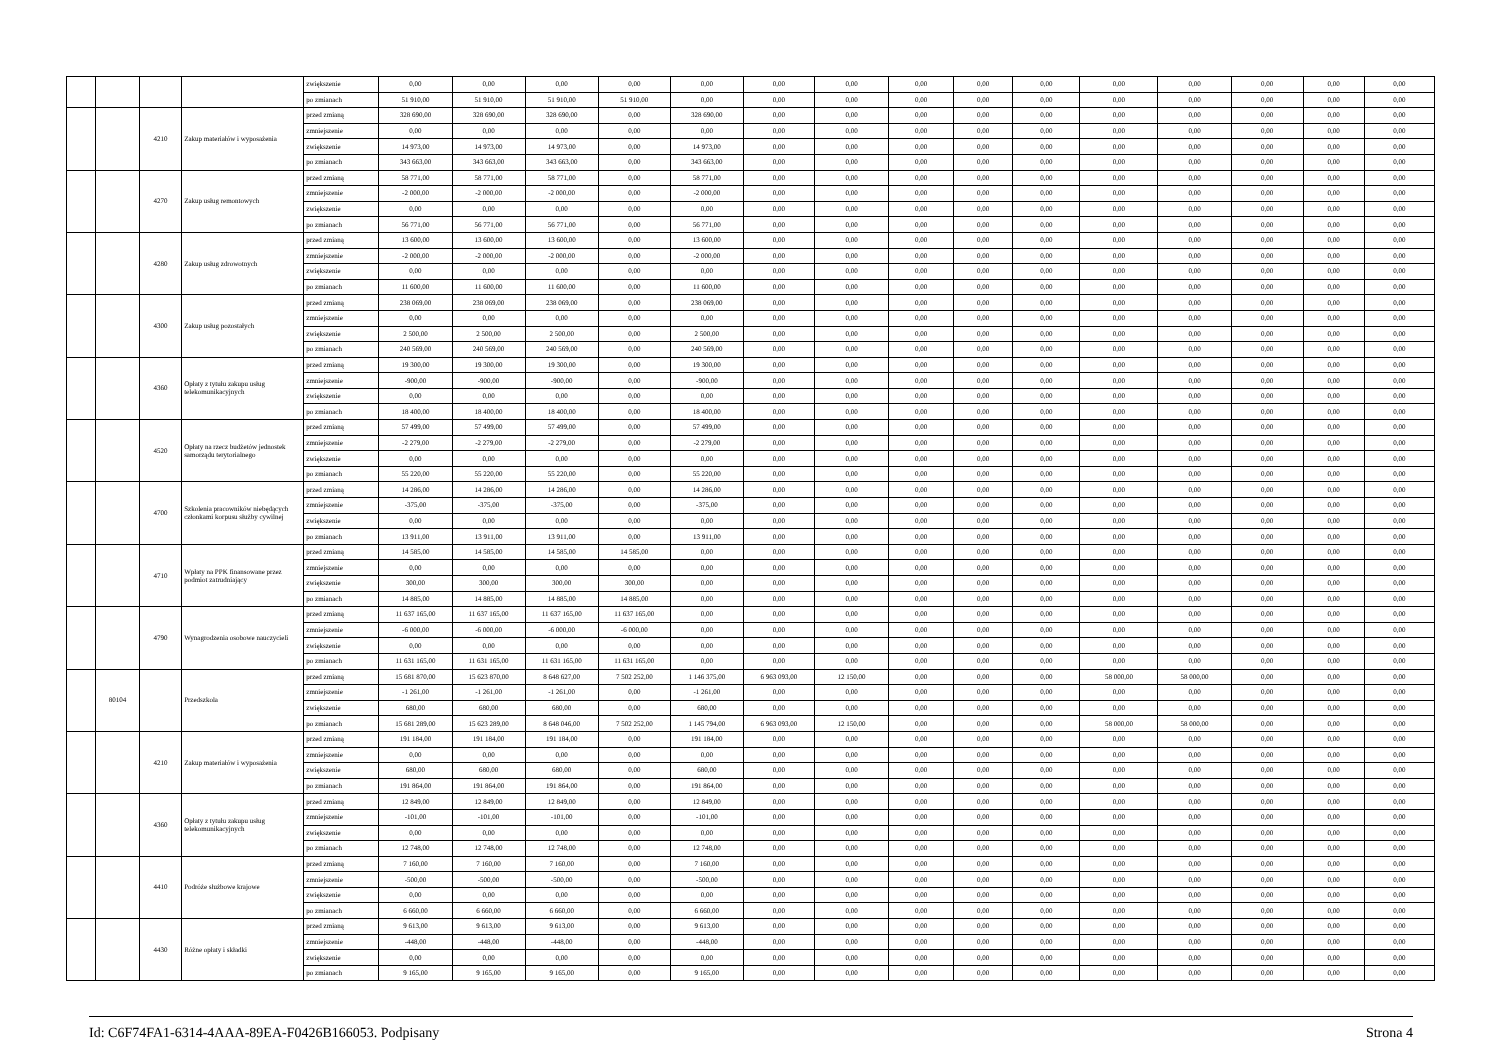| | | | | zwiększenie | 0,00 | 0,00 | 0,00 | 0,00 | 0,00 | 0,00 | 0,00 | 0,00 | 0,00 | 0,00 | 0,00 | 0,00 | 0,00 | 0,00 | 0,00 |
| | | | | po zmianach | 51 910,00 | 51 910,00 | 51 910,00 | 51 910,00 | 0,00 | 0,00 | 0,00 | 0,00 | 0,00 | 0,00 | 0,00 | 0,00 | 0,00 | 0,00 | 0,00 |
| | | 4210 | Zakup materiałów i wyposażenia | przed zmianą | 328 690,00 | 328 690,00 | 328 690,00 | 0,00 | 328 690,00 | 0,00 | 0,00 | 0,00 | 0,00 | 0,00 | 0,00 | 0,00 | 0,00 | 0,00 | 0,00 |
| | | | | zmniejszenie | 0,00 | 0,00 | 0,00 | 0,00 | 0,00 | 0,00 | 0,00 | 0,00 | 0,00 | 0,00 | 0,00 | 0,00 | 0,00 | 0,00 | 0,00 |
| | | | | zwiększenie | 14 973,00 | 14 973,00 | 14 973,00 | 0,00 | 14 973,00 | 0,00 | 0,00 | 0,00 | 0,00 | 0,00 | 0,00 | 0,00 | 0,00 | 0,00 | 0,00 |
| | | | | po zmianach | 343 663,00 | 343 663,00 | 343 663,00 | 0,00 | 343 663,00 | 0,00 | 0,00 | 0,00 | 0,00 | 0,00 | 0,00 | 0,00 | 0,00 | 0,00 | 0,00 |
| | | 4270 | Zakup usług remontowych | przed zmianą | 58 771,00 | 58 771,00 | 58 771,00 | 0,00 | 58 771,00 | 0,00 | 0,00 | 0,00 | 0,00 | 0,00 | 0,00 | 0,00 | 0,00 | 0,00 | 0,00 |
| | | | | zmniejszenie | -2 000,00 | -2 000,00 | -2 000,00 | 0,00 | -2 000,00 | 0,00 | 0,00 | 0,00 | 0,00 | 0,00 | 0,00 | 0,00 | 0,00 | 0,00 | 0,00 |
| | | | | zwiększenie | 0,00 | 0,00 | 0,00 | 0,00 | 0,00 | 0,00 | 0,00 | 0,00 | 0,00 | 0,00 | 0,00 | 0,00 | 0,00 | 0,00 | 0,00 |
| | | | | po zmianach | 56 771,00 | 56 771,00 | 56 771,00 | 0,00 | 56 771,00 | 0,00 | 0,00 | 0,00 | 0,00 | 0,00 | 0,00 | 0,00 | 0,00 | 0,00 | 0,00 |
| | | 4280 | Zakup usług zdrowotnych | przed zmianą | 13 600,00 | 13 600,00 | 13 600,00 | 0,00 | 13 600,00 | 0,00 | 0,00 | 0,00 | 0,00 | 0,00 | 0,00 | 0,00 | 0,00 | 0,00 | 0,00 |
| | | | | zmniejszenie | -2 000,00 | -2 000,00 | -2 000,00 | 0,00 | -2 000,00 | 0,00 | 0,00 | 0,00 | 0,00 | 0,00 | 0,00 | 0,00 | 0,00 | 0,00 | 0,00 |
| | | | | zwiększenie | 0,00 | 0,00 | 0,00 | 0,00 | 0,00 | 0,00 | 0,00 | 0,00 | 0,00 | 0,00 | 0,00 | 0,00 | 0,00 | 0,00 | 0,00 |
| | | | | po zmianach | 11 600,00 | 11 600,00 | 11 600,00 | 0,00 | 11 600,00 | 0,00 | 0,00 | 0,00 | 0,00 | 0,00 | 0,00 | 0,00 | 0,00 | 0,00 | 0,00 |
| | | 4300 | Zakup usług pozostałych | przed zmianą | 238 069,00 | 238 069,00 | 238 069,00 | 0,00 | 238 069,00 | 0,00 | 0,00 | 0,00 | 0,00 | 0,00 | 0,00 | 0,00 | 0,00 | 0,00 | 0,00 |
| | | | | zmniejszenie | 0,00 | 0,00 | 0,00 | 0,00 | 0,00 | 0,00 | 0,00 | 0,00 | 0,00 | 0,00 | 0,00 | 0,00 | 0,00 | 0,00 | 0,00 |
| | | | | zwiększenie | 2 500,00 | 2 500,00 | 2 500,00 | 0,00 | 2 500,00 | 0,00 | 0,00 | 0,00 | 0,00 | 0,00 | 0,00 | 0,00 | 0,00 | 0,00 | 0,00 |
| | | | | po zmianach | 240 569,00 | 240 569,00 | 240 569,00 | 0,00 | 240 569,00 | 0,00 | 0,00 | 0,00 | 0,00 | 0,00 | 0,00 | 0,00 | 0,00 | 0,00 | 0,00 |
| | | 4360 | Opłaty z tytułu zakupu usług telekomunikacyjnych | przed zmianą | 19 300,00 | 19 300,00 | 19 300,00 | 0,00 | 19 300,00 | 0,00 | 0,00 | 0,00 | 0,00 | 0,00 | 0,00 | 0,00 | 0,00 | 0,00 | 0,00 |
| | | | | zmniejszenie | -900,00 | -900,00 | -900,00 | 0,00 | -900,00 | 0,00 | 0,00 | 0,00 | 0,00 | 0,00 | 0,00 | 0,00 | 0,00 | 0,00 | 0,00 |
| | | | | zwiększenie | 0,00 | 0,00 | 0,00 | 0,00 | 0,00 | 0,00 | 0,00 | 0,00 | 0,00 | 0,00 | 0,00 | 0,00 | 0,00 | 0,00 | 0,00 |
| | | | | po zmianach | 18 400,00 | 18 400,00 | 18 400,00 | 0,00 | 18 400,00 | 0,00 | 0,00 | 0,00 | 0,00 | 0,00 | 0,00 | 0,00 | 0,00 | 0,00 | 0,00 |
| | | 4520 | Opłaty na rzecz budżetów jednostek samorządu terytorialnego | przed zmianą | 57 499,00 | 57 499,00 | 57 499,00 | 0,00 | 57 499,00 | 0,00 | 0,00 | 0,00 | 0,00 | 0,00 | 0,00 | 0,00 | 0,00 | 0,00 | 0,00 |
| | | | | zmniejszenie | -2 279,00 | -2 279,00 | -2 279,00 | 0,00 | -2 279,00 | 0,00 | 0,00 | 0,00 | 0,00 | 0,00 | 0,00 | 0,00 | 0,00 | 0,00 | 0,00 |
| | | | | zwiększenie | 0,00 | 0,00 | 0,00 | 0,00 | 0,00 | 0,00 | 0,00 | 0,00 | 0,00 | 0,00 | 0,00 | 0,00 | 0,00 | 0,00 | 0,00 |
| | | | | po zmianach | 55 220,00 | 55 220,00 | 55 220,00 | 0,00 | 55 220,00 | 0,00 | 0,00 | 0,00 | 0,00 | 0,00 | 0,00 | 0,00 | 0,00 | 0,00 | 0,00 |
| | | 4700 | Szkolenia pracowników niebędących członkami korpusu służby cywilnej | przed zmianą | 14 286,00 | 14 286,00 | 14 286,00 | 0,00 | 14 286,00 | 0,00 | 0,00 | 0,00 | 0,00 | 0,00 | 0,00 | 0,00 | 0,00 | 0,00 | 0,00 |
| | | | | zmniejszenie | -375,00 | -375,00 | -375,00 | 0,00 | -375,00 | 0,00 | 0,00 | 0,00 | 0,00 | 0,00 | 0,00 | 0,00 | 0,00 | 0,00 | 0,00 |
| | | | | zwiększenie | 0,00 | 0,00 | 0,00 | 0,00 | 0,00 | 0,00 | 0,00 | 0,00 | 0,00 | 0,00 | 0,00 | 0,00 | 0,00 | 0,00 | 0,00 |
| | | | | po zmianach | 13 911,00 | 13 911,00 | 13 911,00 | 0,00 | 13 911,00 | 0,00 | 0,00 | 0,00 | 0,00 | 0,00 | 0,00 | 0,00 | 0,00 | 0,00 | 0,00 |
| | | 4710 | Wpłaty na PPK finansowane przez podmiot zatrudniający | przed zmianą | 14 585,00 | 14 585,00 | 14 585,00 | 14 585,00 | 0,00 | 0,00 | 0,00 | 0,00 | 0,00 | 0,00 | 0,00 | 0,00 | 0,00 | 0,00 | 0,00 |
| | | | | zmniejszenie | 0,00 | 0,00 | 0,00 | 0,00 | 0,00 | 0,00 | 0,00 | 0,00 | 0,00 | 0,00 | 0,00 | 0,00 | 0,00 | 0,00 | 0,00 |
| | | | | zwiększenie | 300,00 | 300,00 | 300,00 | 300,00 | 0,00 | 0,00 | 0,00 | 0,00 | 0,00 | 0,00 | 0,00 | 0,00 | 0,00 | 0,00 | 0,00 |
| | | | | po zmianach | 14 885,00 | 14 885,00 | 14 885,00 | 14 885,00 | 0,00 | 0,00 | 0,00 | 0,00 | 0,00 | 0,00 | 0,00 | 0,00 | 0,00 | 0,00 | 0,00 |
| | | 4790 | Wynagrodzenia osobowe nauczycieli | przed zmianą | 11 637 165,00 | 11 637 165,00 | 11 637 165,00 | 11 637 165,00 | 0,00 | 0,00 | 0,00 | 0,00 | 0,00 | 0,00 | 0,00 | 0,00 | 0,00 | 0,00 | 0,00 |
| | | | | zmniejszenie | -6 000,00 | -6 000,00 | -6 000,00 | -6 000,00 | 0,00 | 0,00 | 0,00 | 0,00 | 0,00 | 0,00 | 0,00 | 0,00 | 0,00 | 0,00 | 0,00 |
| | | | | zwiększenie | 0,00 | 0,00 | 0,00 | 0,00 | 0,00 | 0,00 | 0,00 | 0,00 | 0,00 | 0,00 | 0,00 | 0,00 | 0,00 | 0,00 | 0,00 |
| | | | | po zmianach | 11 631 165,00 | 11 631 165,00 | 11 631 165,00 | 11 631 165,00 | 0,00 | 0,00 | 0,00 | 0,00 | 0,00 | 0,00 | 0,00 | 0,00 | 0,00 | 0,00 | 0,00 |
| | 80104 | | Przedszkola | przed zmianą | 15 681 870,00 | 15 623 870,00 | 8 648 627,00 | 7 502 252,00 | 1 146 375,00 | 6 963 093,00 | 12 150,00 | 0,00 | 0,00 | 0,00 | 58 000,00 | 58 000,00 | 0,00 | 0,00 | 0,00 |
| | | | | zmniejszenie | -1 261,00 | -1 261,00 | -1 261,00 | 0,00 | -1 261,00 | 0,00 | 0,00 | 0,00 | 0,00 | 0,00 | 0,00 | 0,00 | 0,00 | 0,00 | 0,00 |
| | | | | zwiększenie | 680,00 | 680,00 | 680,00 | 0,00 | 680,00 | 0,00 | 0,00 | 0,00 | 0,00 | 0,00 | 0,00 | 0,00 | 0,00 | 0,00 | 0,00 |
| | | | | po zmianach | 15 681 289,00 | 15 623 289,00 | 8 648 046,00 | 7 502 252,00 | 1 145 794,00 | 6 963 093,00 | 12 150,00 | 0,00 | 0,00 | 0,00 | 58 000,00 | 58 000,00 | 0,00 | 0,00 | 0,00 |
| | | 4210 | Zakup materiałów i wyposażenia | przed zmianą | 191 184,00 | 191 184,00 | 191 184,00 | 0,00 | 191 184,00 | 0,00 | 0,00 | 0,00 | 0,00 | 0,00 | 0,00 | 0,00 | 0,00 | 0,00 | 0,00 |
| | | | | zmniejszenie | 0,00 | 0,00 | 0,00 | 0,00 | 0,00 | 0,00 | 0,00 | 0,00 | 0,00 | 0,00 | 0,00 | 0,00 | 0,00 | 0,00 | 0,00 |
| | | | | zwiększenie | 680,00 | 680,00 | 680,00 | 0,00 | 680,00 | 0,00 | 0,00 | 0,00 | 0,00 | 0,00 | 0,00 | 0,00 | 0,00 | 0,00 | 0,00 |
| | | | | po zmianach | 191 864,00 | 191 864,00 | 191 864,00 | 0,00 | 191 864,00 | 0,00 | 0,00 | 0,00 | 0,00 | 0,00 | 0,00 | 0,00 | 0,00 | 0,00 | 0,00 |
| | | 4360 | Opłaty z tytułu zakupu usług telekomunikacyjnych | przed zmianą | 12 849,00 | 12 849,00 | 12 849,00 | 0,00 | 12 849,00 | 0,00 | 0,00 | 0,00 | 0,00 | 0,00 | 0,00 | 0,00 | 0,00 | 0,00 | 0,00 |
| | | | | zmniejszenie | -101,00 | -101,00 | -101,00 | 0,00 | -101,00 | 0,00 | 0,00 | 0,00 | 0,00 | 0,00 | 0,00 | 0,00 | 0,00 | 0,00 | 0,00 |
| | | | | zwiększenie | 0,00 | 0,00 | 0,00 | 0,00 | 0,00 | 0,00 | 0,00 | 0,00 | 0,00 | 0,00 | 0,00 | 0,00 | 0,00 | 0,00 | 0,00 |
| | | | | po zmianach | 12 748,00 | 12 748,00 | 12 748,00 | 0,00 | 12 748,00 | 0,00 | 0,00 | 0,00 | 0,00 | 0,00 | 0,00 | 0,00 | 0,00 | 0,00 | 0,00 |
| | | 4410 | Podróże służbowe krajowe | przed zmianą | 7 160,00 | 7 160,00 | 7 160,00 | 0,00 | 7 160,00 | 0,00 | 0,00 | 0,00 | 0,00 | 0,00 | 0,00 | 0,00 | 0,00 | 0,00 | 0,00 |
| | | | | zmniejszenie | -500,00 | -500,00 | -500,00 | 0,00 | -500,00 | 0,00 | 0,00 | 0,00 | 0,00 | 0,00 | 0,00 | 0,00 | 0,00 | 0,00 | 0,00 |
| | | | | zwiększenie | 0,00 | 0,00 | 0,00 | 0,00 | 0,00 | 0,00 | 0,00 | 0,00 | 0,00 | 0,00 | 0,00 | 0,00 | 0,00 | 0,00 | 0,00 |
| | | | | po zmianach | 6 660,00 | 6 660,00 | 6 660,00 | 0,00 | 6 660,00 | 0,00 | 0,00 | 0,00 | 0,00 | 0,00 | 0,00 | 0,00 | 0,00 | 0,00 | 0,00 |
| | | 4430 | Różne opłaty i składki | przed zmianą | 9 613,00 | 9 613,00 | 9 613,00 | 0,00 | 9 613,00 | 0,00 | 0,00 | 0,00 | 0,00 | 0,00 | 0,00 | 0,00 | 0,00 | 0,00 | 0,00 |
| | | | | zmniejszenie | -448,00 | -448,00 | -448,00 | 0,00 | -448,00 | 0,00 | 0,00 | 0,00 | 0,00 | 0,00 | 0,00 | 0,00 | 0,00 | 0,00 | 0,00 |
| | | | | zwiększenie | 0,00 | 0,00 | 0,00 | 0,00 | 0,00 | 0,00 | 0,00 | 0,00 | 0,00 | 0,00 | 0,00 | 0,00 | 0,00 | 0,00 | 0,00 |
| | | | | po zmianach | 9 165,00 | 9 165,00 | 9 165,00 | 0,00 | 9 165,00 | 0,00 | 0,00 | 0,00 | 0,00 | 0,00 | 0,00 | 0,00 | 0,00 | 0,00 | 0,00 |
Id: C6F74FA1-6314-4AAA-89EA-F0426B166053. Podpisany Strona 4